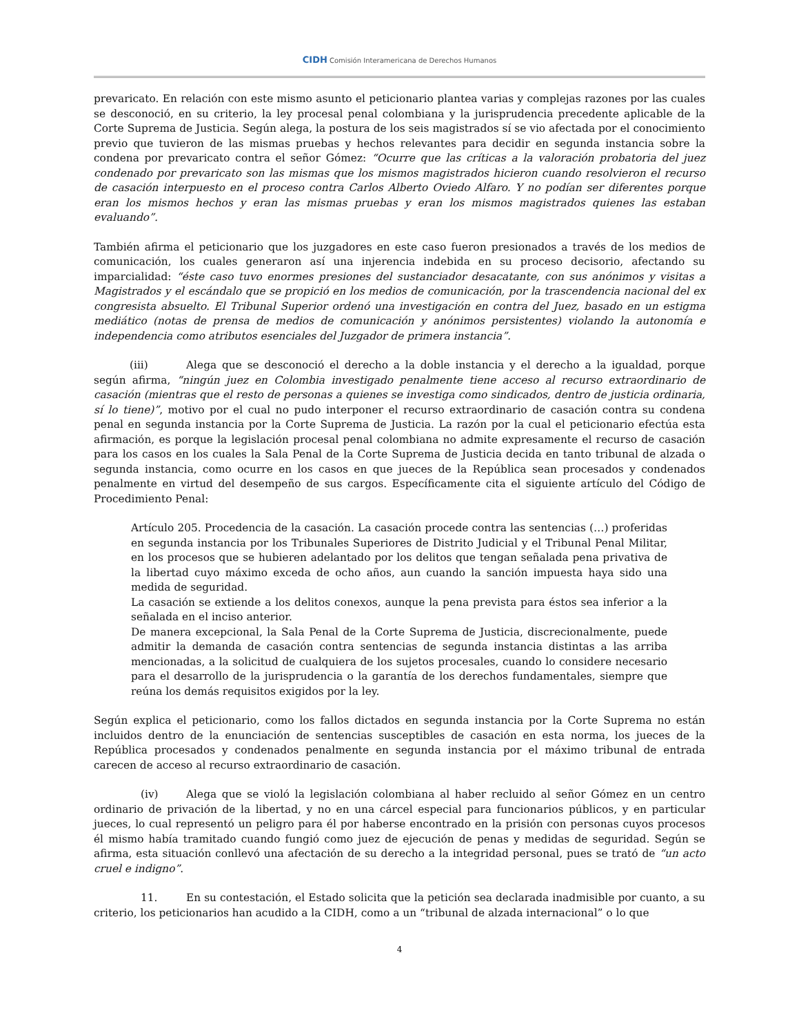CIDH Comisión Interamericana de Derechos Humanos
prevaricato. En relación con este mismo asunto el peticionario plantea varias y complejas razones por las cuales se desconoció, en su criterio, la ley procesal penal colombiana y la jurisprudencia precedente aplicable de la Corte Suprema de Justicia. Según alega, la postura de los seis magistrados sí se vio afectada por el conocimiento previo que tuvieron de las mismas pruebas y hechos relevantes para decidir en segunda instancia sobre la condena por prevaricato contra el señor Gómez: “Ocurre que las críticas a la valoración probatoria del juez condenado por prevaricato son las mismas que los mismos magistrados hicieron cuando resolvieron el recurso de casación interpuesto en el proceso contra Carlos Alberto Oviedo Alfaro. Y no podían ser diferentes porque eran los mismos hechos y eran las mismas pruebas y eran los mismos magistrados quienes las estaban evaluando”.
También afirma el peticionario que los juzgadores en este caso fueron presionados a través de los medios de comunicación, los cuales generaron así una injerencia indebida en su proceso decisorio, afectando su imparcialidad: “éste caso tuvo enormes presiones del sustanciador desacatante, con sus anónimos y visitas a Magistrados y el escándalo que se propició en los medios de comunicación, por la trascendencia nacional del ex congresista absuelto. El Tribunal Superior ordenó una investigación en contra del Juez, basado en un estigma mediático (notas de prensa de medios de comunicación y anónimos persistentes) violando la autonomía e independencia como atributos esenciales del Juzgador de primera instancia”.
(iii) Alega que se desconoció el derecho a la doble instancia y el derecho a la igualdad, porque según afirma, “ningún juez en Colombia investigado penalmente tiene acceso al recurso extraordinario de casación (mientras que el resto de personas a quienes se investiga como sindicados, dentro de justicia ordinaria, sí lo tiene)”, motivo por el cual no pudo interponer el recurso extraordinario de casación contra su condena penal en segunda instancia por la Corte Suprema de Justicia. La razón por la cual el peticionario efectúa esta afirmación, es porque la legislación procesal penal colombiana no admite expresamente el recurso de casación para los casos en los cuales la Sala Penal de la Corte Suprema de Justicia decida en tanto tribunal de alzada o segunda instancia, como ocurre en los casos en que jueces de la República sean procesados y condenados penalmente en virtud del desempeño de sus cargos. Específicamente cita el siguiente artículo del Código de Procedimiento Penal:
Artículo 205. Procedencia de la casación. La casación procede contra las sentencias (…) proferidas en segunda instancia por los Tribunales Superiores de Distrito Judicial y el Tribunal Penal Militar, en los procesos que se hubieren adelantado por los delitos que tengan señalada pena privativa de la libertad cuyo máximo exceda de ocho años, aun cuando la sanción impuesta haya sido una medida de seguridad.
La casación se extiende a los delitos conexos, aunque la pena prevista para éstos sea inferior a la señalada en el inciso anterior.
De manera excepcional, la Sala Penal de la Corte Suprema de Justicia, discrecionalmente, puede admitir la demanda de casación contra sentencias de segunda instancia distintas a las arriba mencionadas, a la solicitud de cualquiera de los sujetos procesales, cuando lo considere necesario para el desarrollo de la jurisprudencia o la garantía de los derechos fundamentales, siempre que reúna los demás requisitos exigidos por la ley.
Según explica el peticionario, como los fallos dictados en segunda instancia por la Corte Suprema no están incluidos dentro de la enunciación de sentencias susceptibles de casación en esta norma, los jueces de la República procesados y condenados penalmente en segunda instancia por el máximo tribunal de entrada carecen de acceso al recurso extraordinario de casación.
(iv) Alega que se violó la legislación colombiana al haber recluido al señor Gómez en un centro ordinario de privación de la libertad, y no en una cárcel especial para funcionarios públicos, y en particular jueces, lo cual representó un peligro para él por haberse encontrado en la prisión con personas cuyos procesos él mismo había tramitado cuando fungió como juez de ejecución de penas y medidas de seguridad. Según se afirma, esta situación conllevó una afectación de su derecho a la integridad personal, pues se trató de “un acto cruel e indigno”.
11. En su contestación, el Estado solicita que la petición sea declarada inadmisible por cuanto, a su criterio, los peticionarios han acudido a la CIDH, como a un “tribunal de alzada internacional” o lo que
4